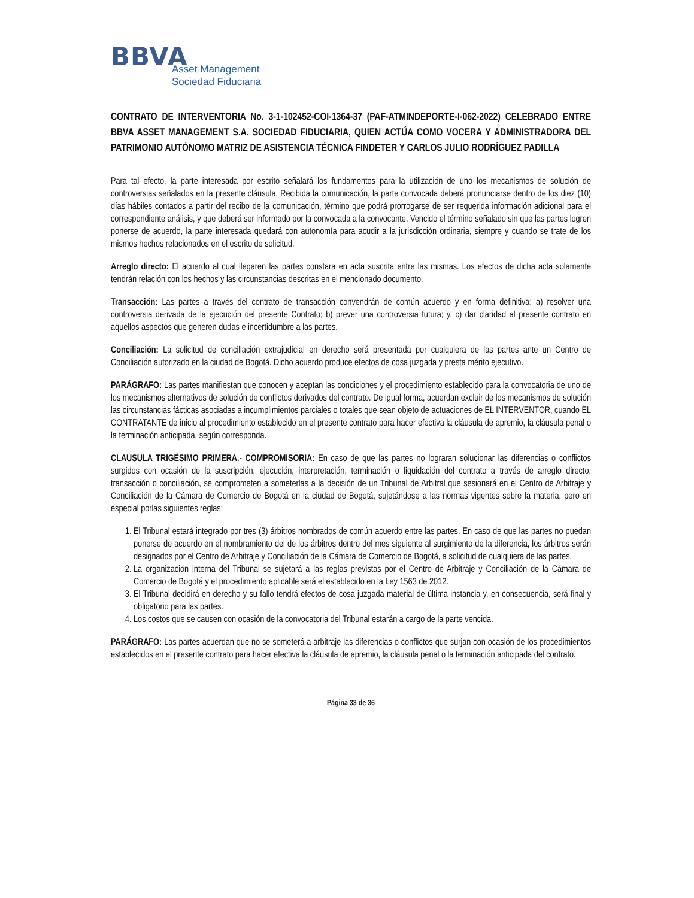BBVA
Asset Management
Sociedad Fiduciaria
CONTRATO DE INTERVENTORIA No. 3-1-102452-COI-1364-37 (PAF-ATMINDEPORTE-I-062-2022) CELEBRADO ENTRE BBVA ASSET MANAGEMENT S.A. SOCIEDAD FIDUCIARIA, QUIEN ACTÚA COMO VOCERA Y ADMINISTRADORA DEL PATRIMONIO AUTÓNOMO MATRIZ DE ASISTENCIA TÉCNICA FINDETER Y CARLOS JULIO RODRÍGUEZ PADILLA
Para tal efecto, la parte interesada por escrito señalará los fundamentos para la utilización de uno los mecanismos de solución de controversias señalados en la presente cláusula. Recibida la comunicación, la parte convocada deberá pronunciarse dentro de los diez (10) días hábiles contados a partir del recibo de la comunicación, término que podrá prorrogarse de ser requerida información adicional para el correspondiente análisis, y que deberá ser informado por la convocada a la convocante. Vencido el término señalado sin que las partes logren ponerse de acuerdo, la parte interesada quedará con autonomía para acudir a la jurisdicción ordinaria, siempre y cuando se trate de los mismos hechos relacionados en el escrito de solicitud.
Arreglo directo: El acuerdo al cual llegaren las partes constara en acta suscrita entre las mismas. Los efectos de dicha acta solamente tendrán relación con los hechos y las circunstancias descritas en el mencionado documento.
Transacción: Las partes a través del contrato de transacción convendrán de común acuerdo y en forma definitiva: a) resolver una controversia derivada de la ejecución del presente Contrato; b) prever una controversia futura; y, c) dar claridad al presente contrato en aquellos aspectos que generen dudas e incertidumbre a las partes.
Conciliación: La solicitud de conciliación extrajudicial en derecho será presentada por cualquiera de las partes ante un Centro de Conciliación autorizado en la ciudad de Bogotá. Dicho acuerdo produce efectos de cosa juzgada y presta mérito ejecutivo.
PARÁGRAFO: Las partes manifiestan que conocen y aceptan las condiciones y el procedimiento establecido para la convocatoria de uno de los mecanismos alternativos de solución de conflictos derivados del contrato. De igual forma, acuerdan excluir de los mecanismos de solución las circunstancias fácticas asociadas a incumplimientos parciales o totales que sean objeto de actuaciones de EL INTERVENTOR, cuando EL CONTRATANTE de inicio al procedimiento establecido en el presente contrato para hacer efectiva la cláusula de apremio, la cláusula penal o la terminación anticipada, según corresponda.
CLAUSULA TRIGÉSIMO PRIMERA.- COMPROMISORIA: En caso de que las partes no lograran solucionar las diferencias o conflictos surgidos con ocasión de la suscripción, ejecución, interpretación, terminación o liquidación del contrato a través de arreglo directo, transacción o conciliación, se comprometen a someterlas a la decisión de un Tribunal de Arbitral que sesionará en el Centro de Arbitraje y Conciliación de la Cámara de Comercio de Bogotá en la ciudad de Bogotá, sujetándose a las normas vigentes sobre la materia, pero en especial porlas siguientes reglas:
1. El Tribunal estará integrado por tres (3) árbitros nombrados de común acuerdo entre las partes. En caso de que las partes no puedan ponerse de acuerdo en el nombramiento del de los árbitros dentro del mes siguiente al surgimiento de la diferencia, los árbitros serán designados por el Centro de Arbitraje y Conciliación de la Cámara de Comercio de Bogotá, a solicitud de cualquiera de las partes.
2. La organización interna del Tribunal se sujetará a las reglas previstas por el Centro de Arbitraje y Conciliación de la Cámara de Comercio de Bogotá y el procedimiento aplicable será el establecido en la Ley 1563 de 2012.
3. El Tribunal decidirá en derecho y su fallo tendrá efectos de cosa juzgada material de última instancia y, en consecuencia, será final y obligatorio para las partes.
4. Los costos que se causen con ocasión de la convocatoria del Tribunal estarán a cargo de la parte vencida.
PARÁGRAFO: Las partes acuerdan que no se someterá a arbitraje las diferencias o conflictos que surjan con ocasión de los procedimientos establecidos en el presente contrato para hacer efectiva la cláusula de apremio, la cláusula penal o la terminación anticipada del contrato.
Página 33 de 36